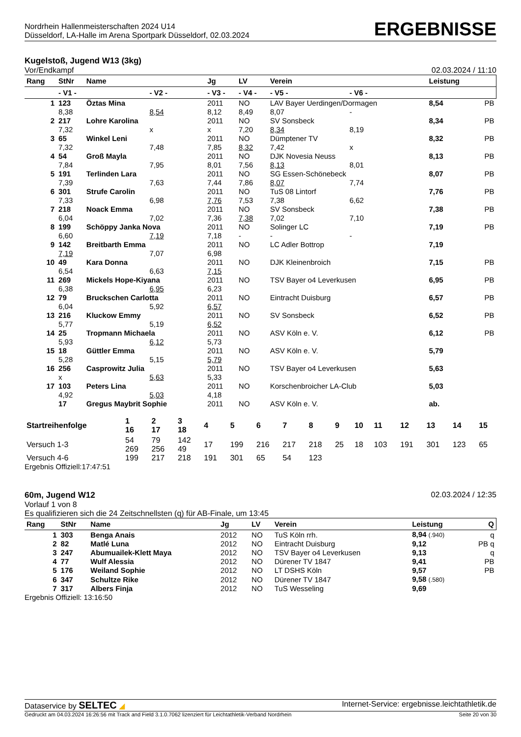Nordrhein Hallenmeisterschaften 2024 U14
Düsseldorf, LA-Halle im Arena Sportpark Düsseldorf, 02.03.2024
ERGEBNISSE
Kugelstoß, Jugend W13 (3kg)
Vor/Endkampf 02.03.2024 / 11:10
| Rang | StNr | Name | | Jg | LV | Verein | | Leistung | |
| --- | --- | --- | --- | --- | --- | --- | --- | --- | --- |
| | - V1 - | | - V2 - | - V3 - | - V4 - | - V5 - | - V6 - | | |
| 1 | 123 | Öztas Mina | | 2011 | NO | LAV Bayer Uerdingen/Dormagen | | 8,54 | PB |
| | 8,38 | | 8,54 | 8,12 | 8,49 | 8,07 | - | | |
| 2 | 217 | Lohre Karolina | | 2011 | NO | SV Sonsbeck | | 8,34 | PB |
| | 7,32 | | x | x | 7,20 | 8,34 | 8,19 | | |
| 3 | 65 | Winkel Leni | | 2011 | NO | Dümptener TV | | 8,32 | PB |
| | 7,32 | | 7,48 | 7,85 | 8,32 | 7,42 | x | | |
| 4 | 54 | Groß Mayla | | 2011 | NO | DJK Novesia Neuss | | 8,13 | PB |
| | 7,84 | | 7,95 | 8,01 | 7,56 | 8,13 | 8,01 | | |
| 5 | 191 | Terlinden Lara | | 2011 | NO | SG Essen-Schönebeck | | 8,07 | PB |
| | 7,39 | | 7,63 | 7,44 | 7,86 | 8,07 | 7,74 | | |
| 6 | 301 | Strufe Carolin | | 2011 | NO | TuS 08 Lintorf | | 7,76 | PB |
| | 7,33 | | 6,98 | 7,76 | 7,53 | 7,38 | 6,62 | | |
| 7 | 218 | Noack Emma | | 2011 | NO | SV Sonsbeck | | 7,38 | PB |
| | 6,04 | | 7,02 | 7,36 | 7,38 | 7,02 | 7,10 | | |
| 8 | 199 | Schöppy Janka Nova | | 2011 | NO | Solinger LC | | 7,19 | PB |
| | 6,60 | | 7,19 | 7,18 | - | - | - | | |
| 9 | 142 | Breitbarth Emma | | 2011 | NO | LC Adler Bottrop | | 7,19 | |
| | 7,19 | | 7,07 | 6,98 | | | | | |
| 10 | 49 | Kara Donna | | 2011 | NO | DJK Kleinenbroich | | 7,15 | PB |
| | 6,54 | | 6,63 | 7,15 | | | | | |
| 11 | 269 | Mickels Hope-Kiyana | | 2011 | NO | TSV Bayer o4 Leverkusen | | 6,95 | PB |
| | 6,38 | | 6,95 | 6,23 | | | | | |
| 12 | 79 | Bruckschen Carlotta | | 2011 | NO | Eintracht Duisburg | | 6,57 | PB |
| | 6,04 | | 5,92 | 6,57 | | | | | |
| 13 | 216 | Kluckow Emmy | | 2011 | NO | SV Sonsbeck | | 6,52 | PB |
| | 5,77 | | 5,19 | 6,52 | | | | | |
| 14 | 25 | Tropmann Michaela | | 2011 | NO | ASV Köln e. V. | | 6,12 | PB |
| | 5,93 | | 6,12 | 5,73 | | | | | |
| 15 | 18 | Güttler Emma | | 2011 | NO | ASV Köln e. V. | | 5,79 | |
| | 5,28 | | 5,15 | 5,79 | | | | | |
| 16 | 256 | Casprowitz Julia | | 2011 | NO | TSV Bayer o4 Leverkusen | | 5,63 | |
| | x | | 5,63 | 5,33 | | | | | |
| 17 | 103 | Peters Lina | | 2011 | NO | Korschenbroicher LA-Club | | 5,03 | |
| | 4,92 | | 5,03 | 4,18 | | | | | |
| | 17 | Gregus Maybrit Sophie | | 2011 | NO | ASV Köln e. V. | | ab. | |
| Startreihenfolge | 1 16 | 2 17 | 3 18 | 4 | 5 | 6 | 7 | 8 | 9 | 10 | 11 | 12 | 13 | 14 | 15 |
| --- | --- | --- | --- | --- | --- | --- | --- | --- | --- | --- | --- | --- | --- | --- | --- |
| Versuch 1-3 | 54 269 | 79 256 | 142 49 | 17 | 199 | 216 | 217 | 218 | 25 | 18 | 103 | 191 | 301 | 123 | 65 |
| Versuch 4-6 | 199 | 217 | 218 | 191 | 301 | 65 | 54 | 123 | | | | | | | |
Ergebnis Offiziell:17:47:51
60m, Jugend W12 02.03.2024 / 12:35
Vorlauf 1 von 8
Es qualifizieren sich die 24 Zeitschnellsten (q) für AB-Finale, um 13:45
| Rang | StNr | Name | Jg | LV | Verein | Leistung | Q |
| --- | --- | --- | --- | --- | --- | --- | --- |
| 1 | 303 | Benga Anais | 2012 | NO | TuS Köln rrh. | 8,94 (.940) | q |
| 2 | 82 | Matlé Luna | 2012 | NO | Eintracht Duisburg | 9,12 | PB q |
| 3 | 247 | Abumuailek-Klett Maya | 2012 | NO | TSV Bayer o4 Leverkusen | 9,13 | q |
| 4 | 77 | Wulf Alessia | 2012 | NO | Dürener TV 1847 | 9,41 | PB |
| 5 | 176 | Weiland Sophie | 2012 | NO | LT DSHS Köln | 9,57 | PB |
| 6 | 347 | Schultze Rike | 2012 | NO | Dürener TV 1847 | 9,58 (.580) | |
| 7 | 317 | Albers Finja | 2012 | NO | TuS Wesseling | 9,69 | |
Ergebnis Offiziell: 13:16:50
Dataservice by SELTEC ◢ Internet-Service: ergebnisse.leichtathletik.de
Gedruckt am 04.03.2024 16:26:56 mit Track and Field 3.1.0.7062 lizenziert für Leichtathletik-Verband Nordrhein Seite 20 von 30